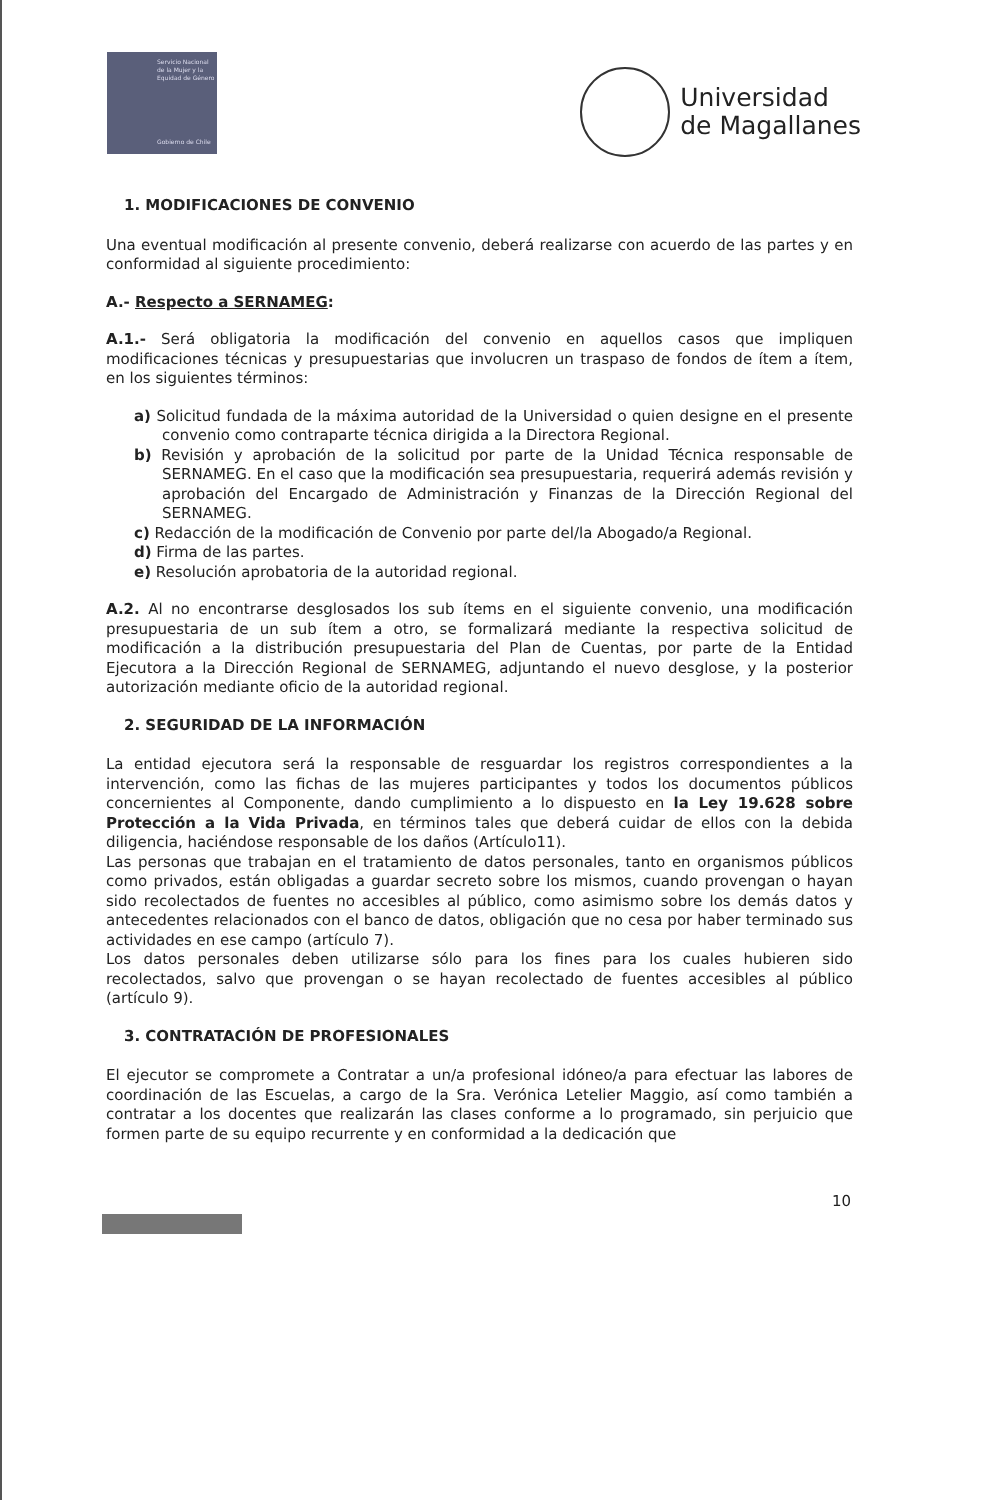Servicio Nacional de la Mujer y la Equidad de Género
Gobierno de Chile
Universidad
de Magallanes
1. MODIFICACIONES DE CONVENIO
Una eventual modificación al presente convenio, deberá realizarse con acuerdo de las partes y en conformidad al siguiente procedimiento:
A.- Respecto a SERNAMEG:
A.1.- Será obligatoria la modificación del convenio en aquellos casos que impliquen modificaciones técnicas y presupuestarias que involucren un traspaso de fondos de ítem a ítem, en los siguientes términos:
a) Solicitud fundada de la máxima autoridad de la Universidad o quien designe en el presente convenio como contraparte técnica dirigida a la Directora Regional.
b) Revisión y aprobación de la solicitud por parte de la Unidad Técnica responsable de SERNAMEG. En el caso que la modificación sea presupuestaria, requerirá además revisión y aprobación del Encargado de Administración y Finanzas de la Dirección Regional del SERNAMEG.
c) Redacción de la modificación de Convenio por parte del/la Abogado/a Regional.
d) Firma de las partes.
e) Resolución aprobatoria de la autoridad regional.
A.2. Al no encontrarse desglosados los sub ítems en el siguiente convenio, una modificación presupuestaria de un sub ítem a otro, se formalizará mediante la respectiva solicitud de modificación a la distribución presupuestaria del Plan de Cuentas, por parte de la Entidad Ejecutora a la Dirección Regional de SERNAMEG, adjuntando el nuevo desglose, y la posterior autorización mediante oficio de la autoridad regional.
2. SEGURIDAD DE LA INFORMACIÓN
La entidad ejecutora será la responsable de resguardar los registros correspondientes a la intervención, como las fichas de las mujeres participantes y todos los documentos públicos concernientes al Componente, dando cumplimiento a lo dispuesto en la Ley 19.628 sobre Protección a la Vida Privada, en términos tales que deberá cuidar de ellos con la debida diligencia, haciéndose responsable de los daños (Artículo11).
Las personas que trabajan en el tratamiento de datos personales, tanto en organismos públicos como privados, están obligadas a guardar secreto sobre los mismos, cuando provengan o hayan sido recolectados de fuentes no accesibles al público, como asimismo sobre los demás datos y antecedentes relacionados con el banco de datos, obligación que no cesa por haber terminado sus actividades en ese campo (artículo 7).
Los datos personales deben utilizarse sólo para los fines para los cuales hubieren sido recolectados, salvo que provengan o se hayan recolectado de fuentes accesibles al público (artículo 9).
3. CONTRATACIÓN DE PROFESIONALES
El ejecutor se compromete a Contratar a un/a profesional idóneo/a para efectuar las labores de coordinación de las Escuelas, a cargo de la Sra. Verónica Letelier Maggio, así como también a contratar a los docentes que realizarán las clases conforme a lo programado, sin perjuicio que formen parte de su equipo recurrente y en conformidad a la dedicación que
10